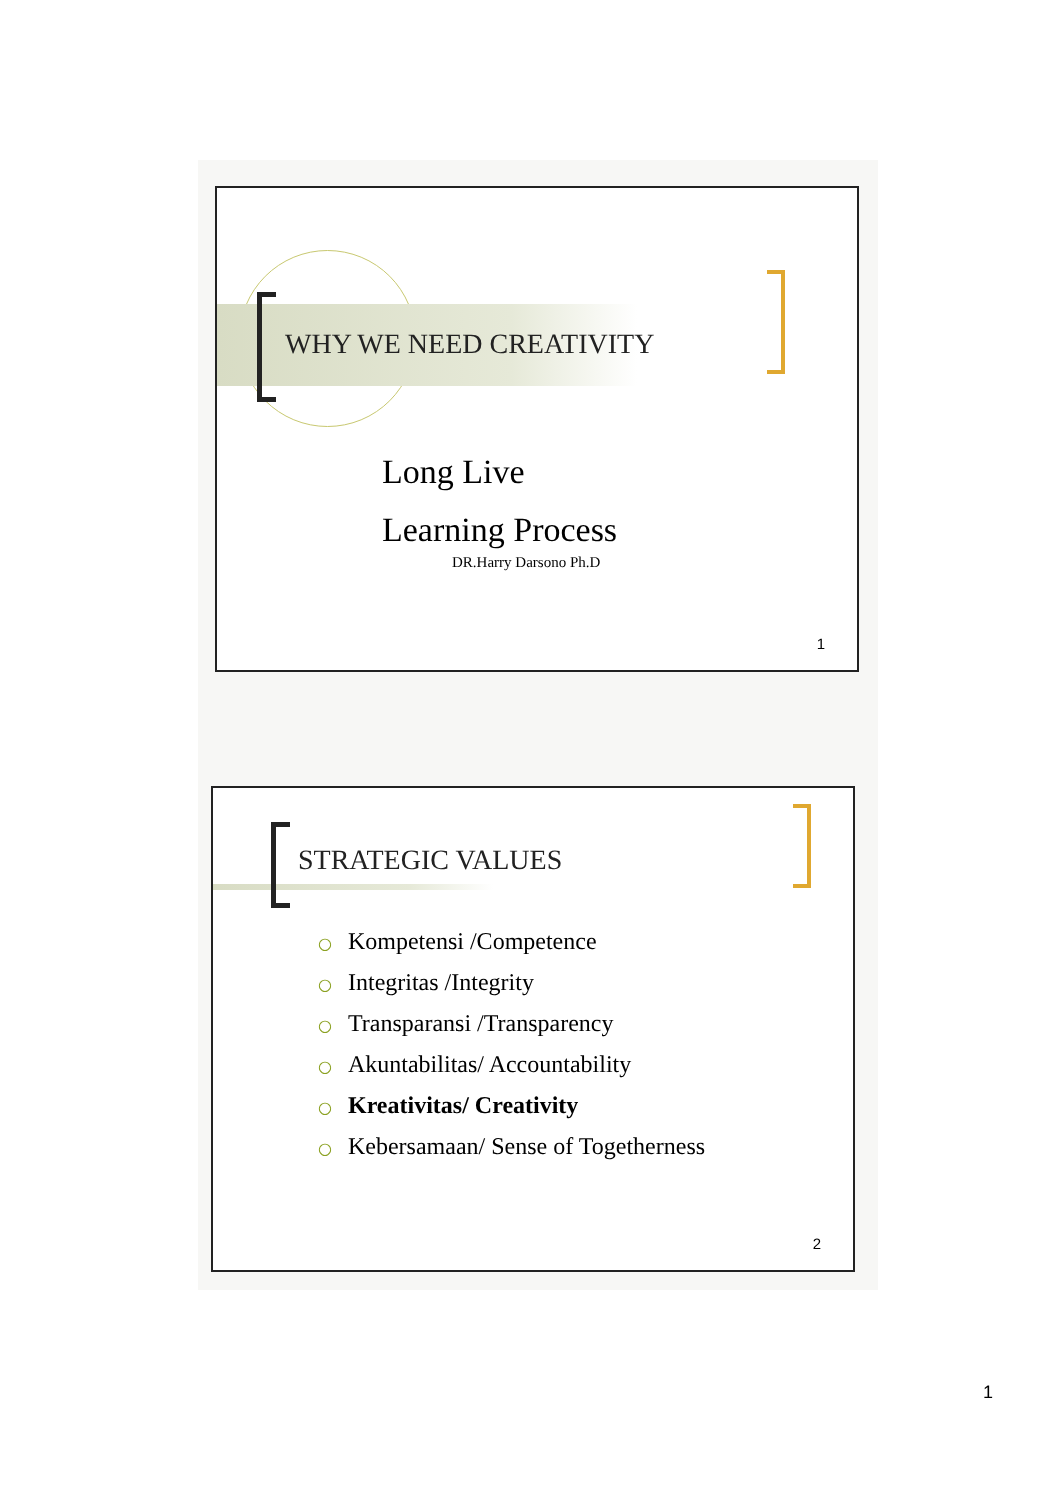WHY WE NEED CREATIVITY
Long Live
Learning Process
DR.Harry Darsono Ph.D
1
STRATEGIC VALUES
○ Kompetensi /Competence
○ Integritas /Integrity
○ Transparansi /Transparency
○ Akuntabilitas/ Accountability
○ Kreativitas/ Creativity
○ Kebersamaan/ Sense of Togetherness
2
1